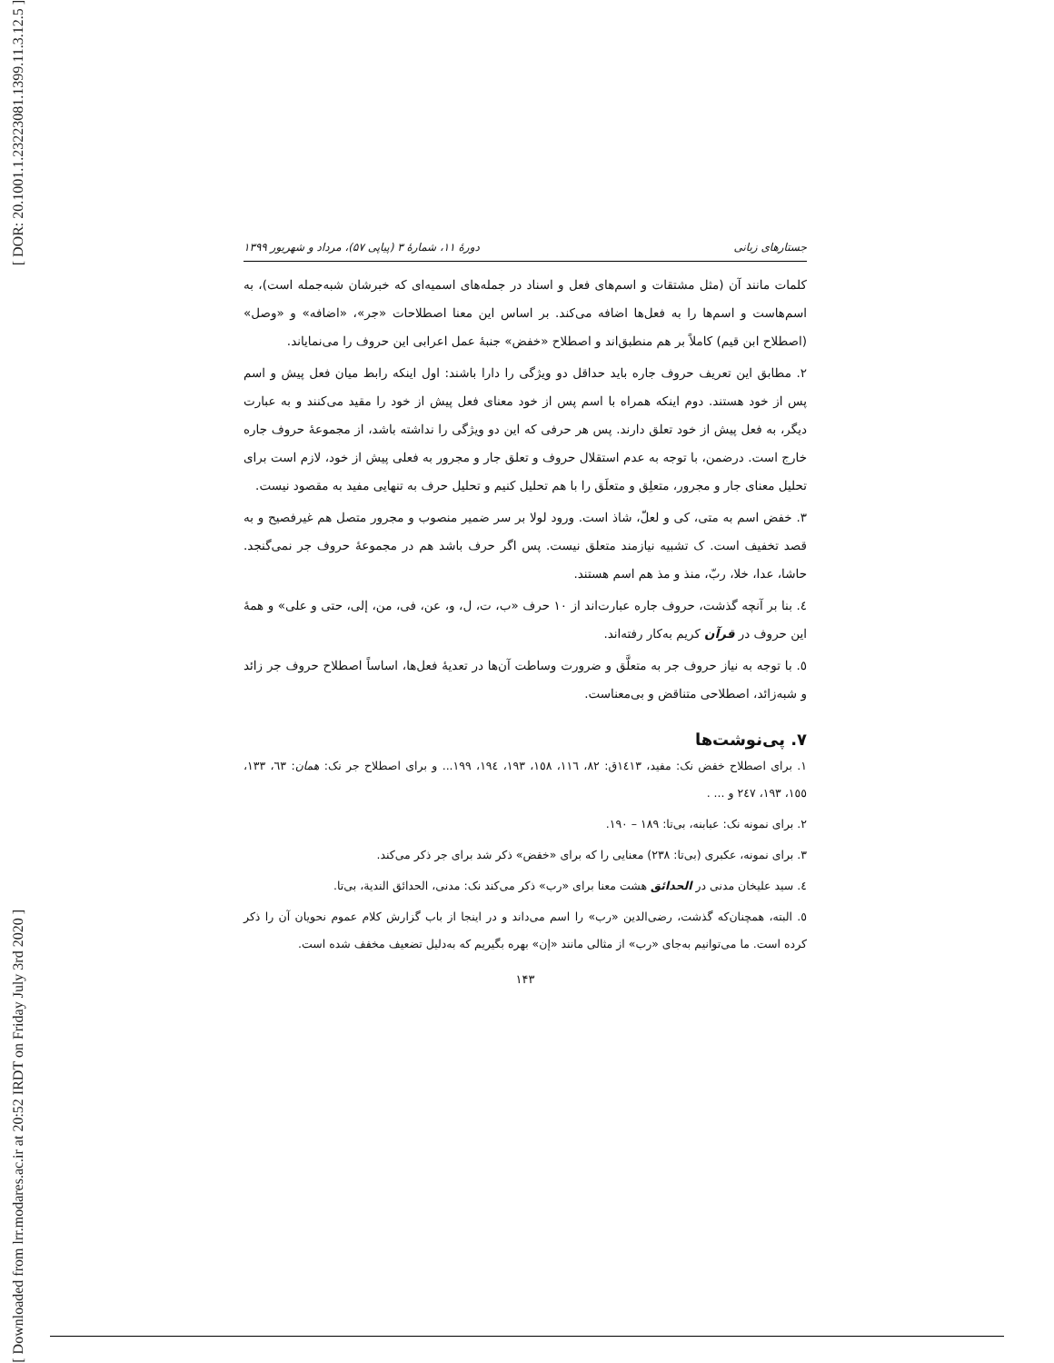[ DOR: 20.1001.1.23223081.1399.11.3.12.5 ]
[ Downloaded from lrr.modares.ac.ir at 20:52 IRDT on Friday July 3rd 2020 ]
جستارهای زبانی دورهٔ ۱۱، شمارهٔ ۳ (پیاپی ۵۷)، مرداد و شهریور ۱۳۹۹
کلمات مانند آن (مثل مشتقات و اسم‌های فعل و اسناد در جمله‌های اسمیه‌ای که خبرشان شبه‌جمله است)، به اسم‌هاست و اسم‌ها را به فعل‌ها اضافه می‌کند. بر اساس این معنا اصطلاحات «جر»، «اضافه» و «وصل» (اصطلاح ابن قیم) کاملاً بر هم منطبق‌اند و اصطلاح «خفض» جنبهٔ عمل اعرابی این حروف را می‌نمایاند.
۲. مطابق این تعریف حروف جاره باید حداقل دو ویژگی را دارا باشند: اول اینکه رابط میان فعل پیش و اسم پس از خود هستند. دوم اینکه همراه با اسم پس از خود معنای فعل پیش از خود را مقید می‌کنند و به عبارت دیگر، به فعل پیش از خود تعلق دارند. پس هر حرفی که این دو ویژگی را نداشته باشد، از مجموعهٔ حروف جاره خارج است. درضمن، با توجه به عدم استقلال حروف و تعلق جار و مجرور به فعلی پیش از خود، لازم است برای تحلیل معنای جار و مجرور، متعلِق و متعلَق را با هم تحلیل کنیم و تحلیل حرف به تنهایی مفید به مقصود نیست.
۳. خفض اسم به متی، کی و لعلّ، شاذ است. ورود لولا بر سر ضمیر منصوب و مجرور متصل هم غیرفصیح و به قصد تخفیف است. ک تشبیه نیازمند متعلق نیست. پس اگر حرف باشد هم در مجموعهٔ حروف جر نمی‌گنجد. حاشا، عدا، خلا، ربّ، منذ و مذ هم اسم هستند.
٤. بنا بر آنچه گذشت، حروف جاره عبارت‌اند از ۱۰ حرف «ب، ت، ل، و، عن، فی، من، إلی، حتی و علی» و همهٔ این حروف در قرآن کریم به‌کار رفته‌اند.
٥. با توجه به نیاز حروف جر به متعلَّق و ضرورت وساطت آن‌ها در تعدیهٔ فعل‌ها، اساساً اصطلاح حروف جر زائد و شبه‌زائد، اصطلاحی متناقض و بی‌معناست.
۷. پی‌نوشت‌ها
۱. برای اصطلاح خفض نک: مفید، ١٤١٣ق: ٨٢، ١١٦، ١٥٨، ١٩٣، ١٩٤، ١٩٩... و برای اصطلاح جر نک: همان: ٦٣، ١٣٣، ١٥٥، ١٩٣، ٢٤٧ و ... .
۲. برای نمونه نک: عبابنه، بی‌تا: ۱۸۹ – ۱۹۰.
۳. برای نمونه، عکبری (بی‌تا: ۲۳۸) معنایی را که برای «خفض» ذکر شد برای جر ذکر می‌کند.
٤. سید علیخان مدنی در الحدائق هشت معنا برای «رب» ذکر می‌کند نک: مدنی، الحدائق الندیة، بی‌تا.
٥. البته، همچنان‌که گذشت، رضی‌الدین «رب» را اسم می‌داند و در اینجا از باب گزارش کلام عموم نحویان آن را ذکر کرده است. ما می‌توانیم به‌جای «رب» از مثالی مانند «إن» بهره بگیریم که به‌دلیل تضعیف مخفف شده است.
۱۴۳